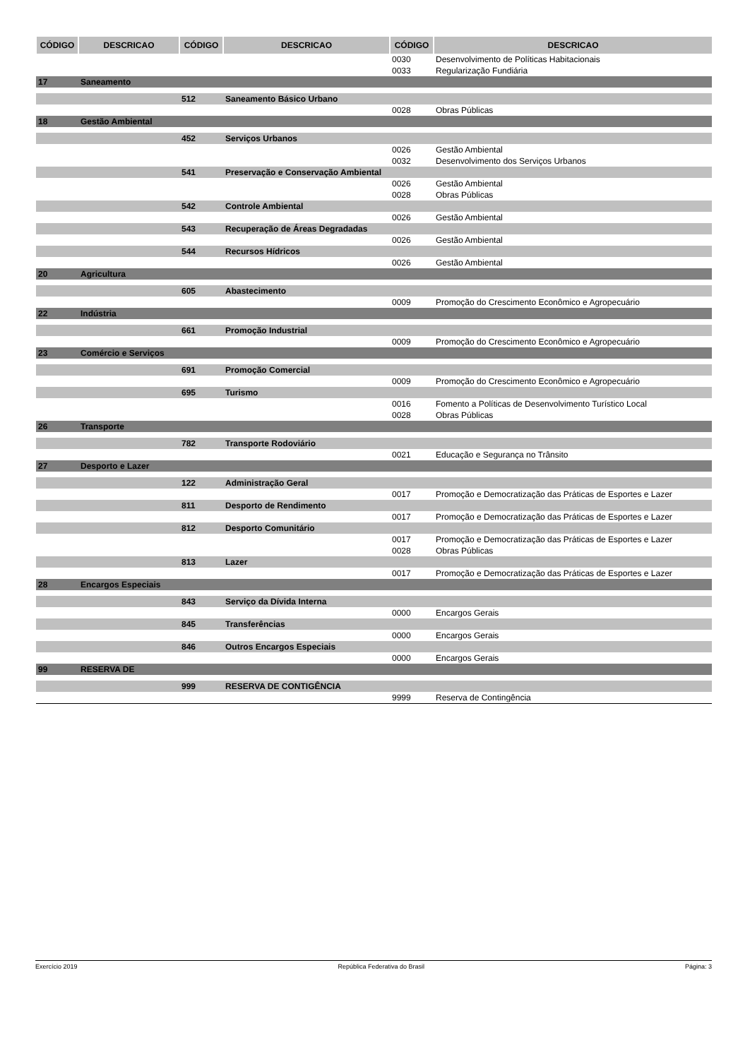| CÓDIGO | DESCRICAO | CÓDIGO | DESCRICAO | CÓDIGO | DESCRICAO |
| --- | --- | --- | --- | --- | --- |
| | | | | 0030 | Desenvolvimento de Políticas Habitacionais |
| | | | | 0033 | Regularização Fundiária |
| 17 | Saneamento | | | | |
| | | 512 | Saneamento Básico Urbano | | |
| | | | | 0028 | Obras Públicas |
| 18 | Gestão Ambiental | | | | |
| | | 452 | Serviços Urbanos | | |
| | | | | 0026 | Gestão Ambiental |
| | | | | 0032 | Desenvolvimento dos Serviços Urbanos |
| | | 541 | Preservação e Conservação Ambiental | | |
| | | | | 0026 | Gestão Ambiental |
| | | | | 0028 | Obras Públicas |
| | | 542 | Controle Ambiental | | |
| | | | | 0026 | Gestão Ambiental |
| | | 543 | Recuperação de Áreas Degradadas | | |
| | | | | 0026 | Gestão Ambiental |
| | | 544 | Recursos Hídricos | | |
| | | | | 0026 | Gestão Ambiental |
| 20 | Agricultura | | | | |
| | | 605 | Abastecimento | | |
| | | | | 0009 | Promoção do Crescimento Econômico e Agropecuário |
| 22 | Indústria | | | | |
| | | 661 | Promoção Industrial | | |
| | | | | 0009 | Promoção do Crescimento Econômico e Agropecuário |
| 23 | Comércio e Serviços | | | | |
| | | 691 | Promoção Comercial | | |
| | | | | 0009 | Promoção do Crescimento Econômico e Agropecuário |
| | | 695 | Turismo | | |
| | | | | 0016 | Fomento a Políticas de Desenvolvimento Turístico Local |
| | | | | 0028 | Obras Públicas |
| 26 | Transporte | | | | |
| | | 782 | Transporte Rodoviário | | |
| | | | | 0021 | Educação e Segurança no Trânsito |
| 27 | Desporto e Lazer | | | | |
| | | 122 | Administração Geral | | |
| | | | | 0017 | Promoção e Democratização das Práticas de Esportes e Lazer |
| | | 811 | Desporto de Rendimento | | |
| | | | | 0017 | Promoção e Democratização das Práticas de Esportes e Lazer |
| | | 812 | Desporto Comunitário | | |
| | | | | 0017 | Promoção e Democratização das Práticas de Esportes e Lazer |
| | | | | 0028 | Obras Públicas |
| | | 813 | Lazer | | |
| | | | | 0017 | Promoção e Democratização das Práticas de Esportes e Lazer |
| 28 | Encargos Especiais | | | | |
| | | 843 | Serviço da Dívida Interna | | |
| | | | | 0000 | Encargos Gerais |
| | | 845 | Transferências | | |
| | | | | 0000 | Encargos Gerais |
| | | 846 | Outros Encargos Especiais | | |
| | | | | 0000 | Encargos Gerais |
| 99 | RESERVA DE | | | | |
| | | 999 | RESERVA DE CONTIGÊNCIA | | |
| | | | | 9999 | Reserva de Contingência |
Exercício 2019 República Federativa do Brasil Página: 3